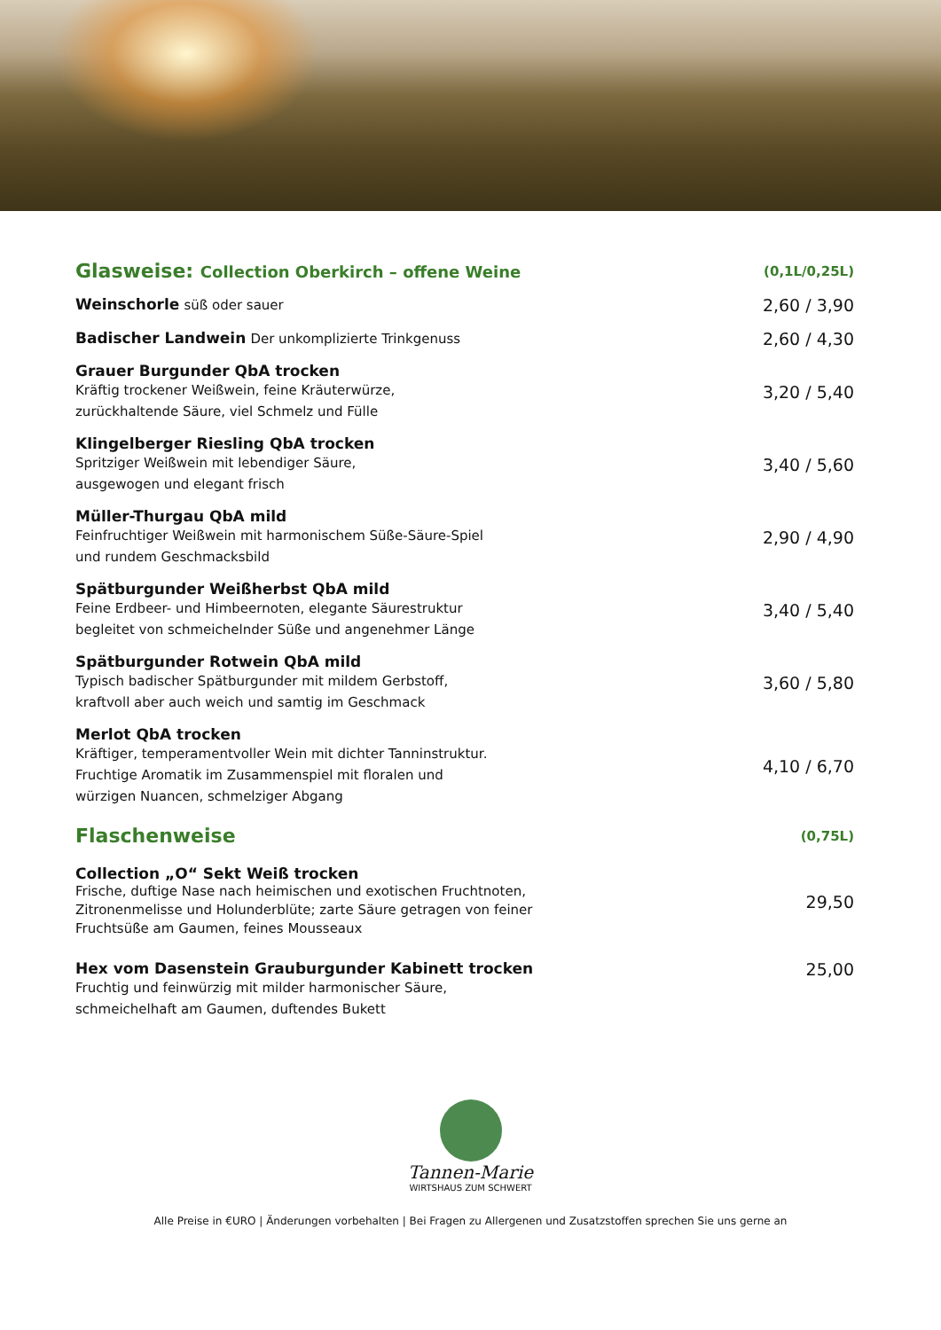Glasweise: Collection Oberkirch – offene Weine
(0,1L/0,25L)
Weinschorle süß oder sauer
2,60 / 3,90
Badischer Landwein Der unkomplizierte Trinkgenuss
2,60 / 4,30
Grauer Burgunder QbA trocken
Kräftig trockener Weißwein, feine Kräuterwürze,
zurückhaltende Säure, viel Schmelz und Fülle
3,20 / 5,40
Klingelberger Riesling QbA trocken
Spritziger Weißwein mit lebendiger Säure,
ausgewogen und elegant frisch
3,40 / 5,60
Müller-Thurgau QbA mild
Feinfruchtiger Weißwein mit harmonischem Süße-Säure-Spiel
und rundem Geschmacksbild
2,90 / 4,90
Spätburgunder Weißherbst QbA mild
Feine Erdbeer- und Himbeernoten, elegante Säurestruktur
begleitet von schmeichelnder Süße und angenehmer Länge
3,40 / 5,40
Spätburgunder Rotwein QbA mild
Typisch badischer Spätburgunder mit mildem Gerbstoff,
kraftvoll aber auch weich und samtig im Geschmack
3,60 / 5,80
Merlot QbA trocken
Kräftiger, temperamentvoller Wein mit dichter Tanninstruktur.
Fruchtige Aromatik im Zusammenspiel mit floralen und
würzigen Nuancen, schmelziger Abgang
4,10 / 6,70
Flaschenweise
(0,75L)
Collection „O“ Sekt Weiß trocken
Frische, duftige Nase nach heimischen und exotischen Fruchtnoten,
Zitronenmelisse und Holunderblüte; zarte Säure getragen von feiner
Fruchtsüße am Gaumen, feines Mousseaux
29,50
Hex vom Dasenstein Grauburgunder Kabinett trocken
Fruchtig und feinwürzig mit milder harmonischer Säure,
schmeichelhaft am Gaumen, duftendes Bukett
25,00
Tannen-Marie
WIRTSHAUS ZUM SCHWERT
Alle Preise in €URO | Änderungen vorbehalten | Bei Fragen zu Allergenen und Zusatzstoffen sprechen Sie uns gerne an